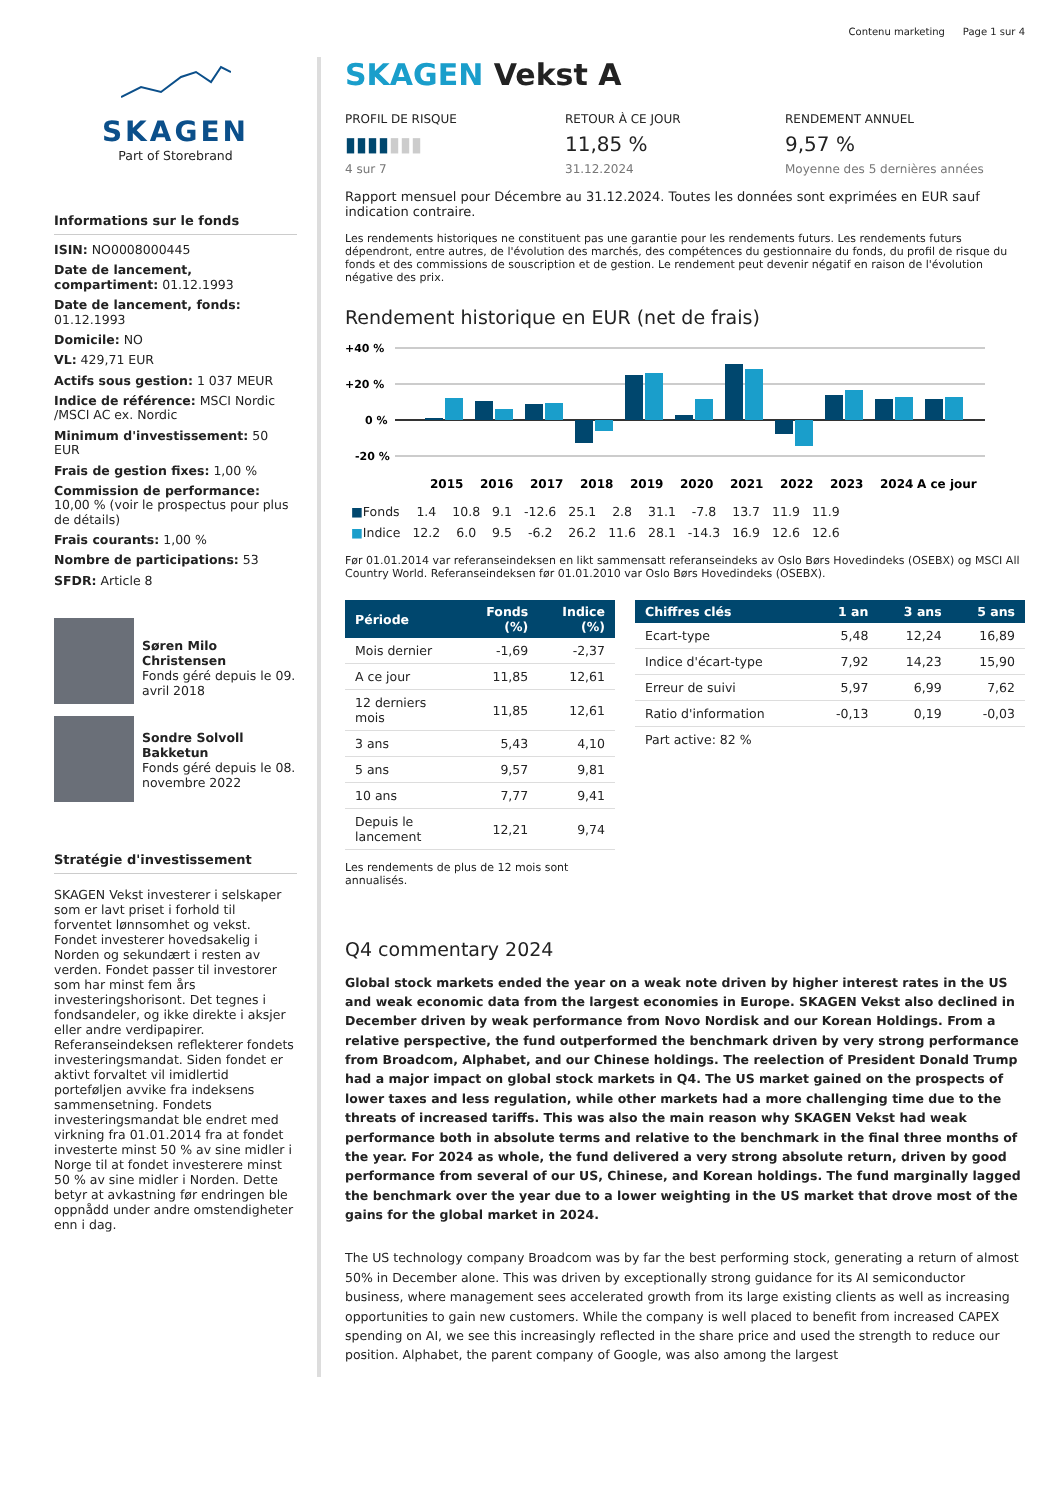Contenu marketing Page 1 sur 4
SKAGEN
Part of Storebrand
Informations sur le fonds
ISIN: NO0008000445
Date de lancement, compartiment: 01.12.1993
Date de lancement, fonds: 01.12.1993
Domicile: NO
VL: 429,71 EUR
Actifs sous gestion: 1 037 MEUR
Indice de référence: MSCI Nordic /MSCI AC ex. Nordic
Minimum d'investissement: 50 EUR
Frais de gestion fixes: 1,00 %
Commission de performance: 10,00 % (voir le prospectus pour plus de détails)
Frais courants: 1,00 %
Nombre de participations: 53
SFDR: Article 8
Søren Milo Christensen
Fonds géré depuis le 09. avril 2018
Sondre Solvoll Bakketun
Fonds géré depuis le 08. novembre 2022
Stratégie d'investissement
SKAGEN Vekst investerer i selskaper som er lavt priset i forhold til forventet lønnsomhet og vekst. Fondet investerer hovedsakelig i Norden og sekundært i resten av verden. Fondet passer til investorer som har minst fem års investeringshorisont. Det tegnes i fondsandeler, og ikke direkte i aksjer eller andre verdipapirer. Referanseindeksen reflekterer fondets investeringsmandat. Siden fondet er aktivt forvaltet vil imidlertid porteføljen avvike fra indeksens sammensetning. Fondets investeringsmandat ble endret med virkning fra 01.01.2014 fra at fondet investerte minst 50 % av sine midler i Norge til at fondet investerere minst 50 % av sine midler i Norden. Dette betyr at avkastning før endringen ble oppnådd under andre omstendigheter enn i dag.
SKAGEN Vekst A
PROFIL DE RISQUE
▮▮▮▮▮▮▮
4 sur 7
RETOUR À CE JOUR
11,85 %
31.12.2024
RENDEMENT ANNUEL
9,57 %
Moyenne des 5 dernières années
Rapport mensuel pour Décembre au 31.12.2024. Toutes les données sont exprimées en EUR sauf indication contraire.
Les rendements historiques ne constituent pas une garantie pour les rendements futurs. Les rendements futurs dépendront, entre autres, de l'évolution des marchés, des compétences du gestionnaire du fonds, du profil de risque du fonds et des commissions de souscription et de gestion. Le rendement peut devenir négatif en raison de l'évolution négative des prix.
Rendement historique en EUR (net de frais)
+40 %
+20 %
0 %
-20 %
2015
2016
2017
2018
2019
2020
2021
2022
2023
2024
A ce jour
| ■ Fonds | 1.4 | 10.8 | 9.1 | -12.6 | 25.1 | 2.8 | 31.1 | -7.8 | 13.7 | 11.9 | 11.9 |
| ■ Indice | 12.2 | 6.0 | 9.5 | -6.2 | 26.2 | 11.6 | 28.1 | -14.3 | 16.9 | 12.6 | 12.6 |
Før 01.01.2014 var referanseindeksen en likt sammensatt referanseindeks av Oslo Børs Hovedindeks (OSEBX) og MSCI All Country World. Referanseindeksen før 01.01.2010 var Oslo Børs Hovedindeks (OSEBX).
| Période | Fonds (%) | Indice (%) |
| --- | --- | --- |
| Mois dernier | -1,69 | -2,37 |
| A ce jour | 11,85 | 12,61 |
| 12 derniers mois | 11,85 | 12,61 |
| 3 ans | 5,43 | 4,10 |
| 5 ans | 9,57 | 9,81 |
| 10 ans | 7,77 | 9,41 |
| Depuis le lancement | 12,21 | 9,74 |
Les rendements de plus de 12 mois sont annualisés.
| Chiffres clés | 1 an | 3 ans | 5 ans |
| --- | --- | --- | --- |
| Ecart-type | 5,48 | 12,24 | 16,89 |
| Indice d'écart-type | 7,92 | 14,23 | 15,90 |
| Erreur de suivi | 5,97 | 6,99 | 7,62 |
| Ratio d'information | -0,13 | 0,19 | -0,03 |
| Part active: 82 % | | | |
Q4 commentary 2024
Global stock markets ended the year on a weak note driven by higher interest rates in the US and weak economic data from the largest economies in Europe. SKAGEN Vekst also declined in December driven by weak performance from Novo Nordisk and our Korean Holdings. From a relative perspective, the fund outperformed the benchmark driven by very strong performance from Broadcom, Alphabet, and our Chinese holdings. The reelection of President Donald Trump had a major impact on global stock markets in Q4. The US market gained on the prospects of lower taxes and less regulation, while other markets had a more challenging time due to the threats of increased tariffs. This was also the main reason why SKAGEN Vekst had weak performance both in absolute terms and relative to the benchmark in the final three months of the year. For 2024 as whole, the fund delivered a very strong absolute return, driven by good performance from several of our US, Chinese, and Korean holdings. The fund marginally lagged the benchmark over the year due to a lower weighting in the US market that drove most of the gains for the global market in 2024.
The US technology company Broadcom was by far the best performing stock, generating a return of almost 50% in December alone. This was driven by exceptionally strong guidance for its AI semiconductor business, where management sees accelerated growth from its large existing clients as well as increasing opportunities to gain new customers. While the company is well placed to benefit from increased CAPEX spending on AI, we see this increasingly reflected in the share price and used the strength to reduce our position. Alphabet, the parent company of Google, was also among the largest